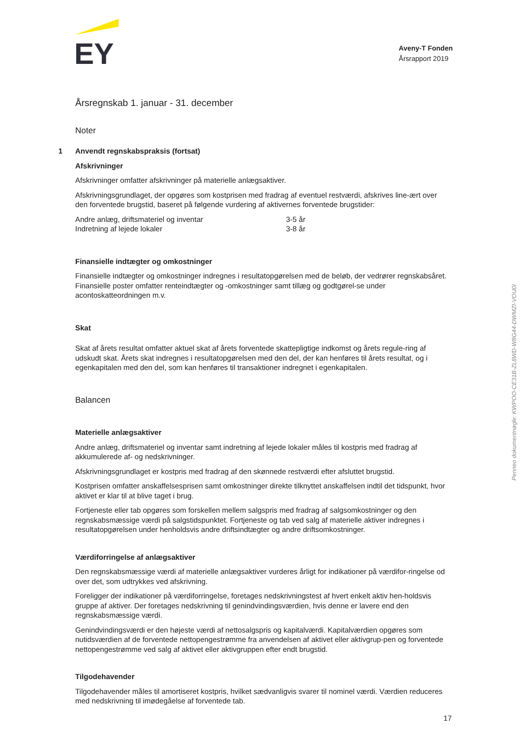EY
Aveny-T Fonden
Årsrapport 2019
Årsregnskab 1. januar - 31. december
Noter
1 Anvendt regnskabspraksis (fortsat)
Afskrivninger
Afskrivninger omfatter afskrivninger på materielle anlægsaktiver.
Afskrivningsgrundlaget, der opgøres som kostprisen med fradrag af eventuel restværdi, afskrives line-ært over den forventede brugstid, baseret på følgende vurdering af aktivernes forventede brugstider:
| Andre anlæg, driftsmateriel og inventar | 3-5 år |
| Indretning af lejede lokaler | 3-8 år |
Finansielle indtægter og omkostninger
Finansielle indtægter og omkostninger indregnes i resultatopgørelsen med de beløb, der vedrører regnskabsåret. Finansielle poster omfatter renteindtægter og -omkostninger samt tillæg og godtgørel-se under acontoskatteordningen m.v.
Skat
Skat af årets resultat omfatter aktuel skat af årets forventede skattepligtige indkomst og årets regule-ring af udskudt skat. Årets skat indregnes i resultatopgørelsen med den del, der kan henføres til årets resultat, og i egenkapitalen med den del, som kan henføres til transaktioner indregnet i egenkapitalen.
Balancen
Materielle anlægsaktiver
Andre anlæg, driftsmateriel og inventar samt indretning af lejede lokaler måles til kostpris med fradrag af akkumulerede af- og nedskrivninger.
Afskrivningsgrundlaget er kostpris med fradrag af den skønnede restværdi efter afsluttet brugstid.
Kostprisen omfatter anskaffelsesprisen samt omkostninger direkte tilknyttet anskaffelsen indtil det tidspunkt, hvor aktivet er klar til at blive taget i brug.
Fortjeneste eller tab opgøres som forskellen mellem salgspris med fradrag af salgsomkostninger og den regnskabsmæssige værdi på salgstidspunktet. Fortjeneste og tab ved salg af materielle aktiver indregnes i resultatopgørelsen under henholdsvis andre driftsindtægter og andre driftsomkostninger.
Værdiforringelse af anlægsaktiver
Den regnskabsmæssige værdi af materielle anlægsaktiver vurderes årligt for indikationer på værdifor-ringelse od over det, som udtrykkes ved afskrivning.
Foreligger der indikationer på værdiforringelse, foretages nedskrivningstest af hvert enkelt aktiv hen-holdsvis gruppe af aktiver. Der foretages nedskrivning til genindvindingsværdien, hvis denne er lavere end den regnskabsmæssige værdi.
Genindvindingsværdi er den højeste værdi af nettosalgspris og kapitalværdi. Kapitalværdien opgøres som nutidsværdien af de forventede nettopengestrømme fra anvendelsen af aktivet eller aktivgrup-pen og forventede nettopengestrømme ved salg af aktivet eller aktivgruppen efter endt brugstid.
Tilgodehavender
Tilgodehavender måles til amortiseret kostpris, hvilket sædvanligvis svarer til nominel værdi. Værdien reduceres med nedskrivning til imødegåelse af forventede tab.
Penneo dokumentnøgle: KWPOO-CE31B-ZL8WD-W8G44-DWMZI-VOU0I
17